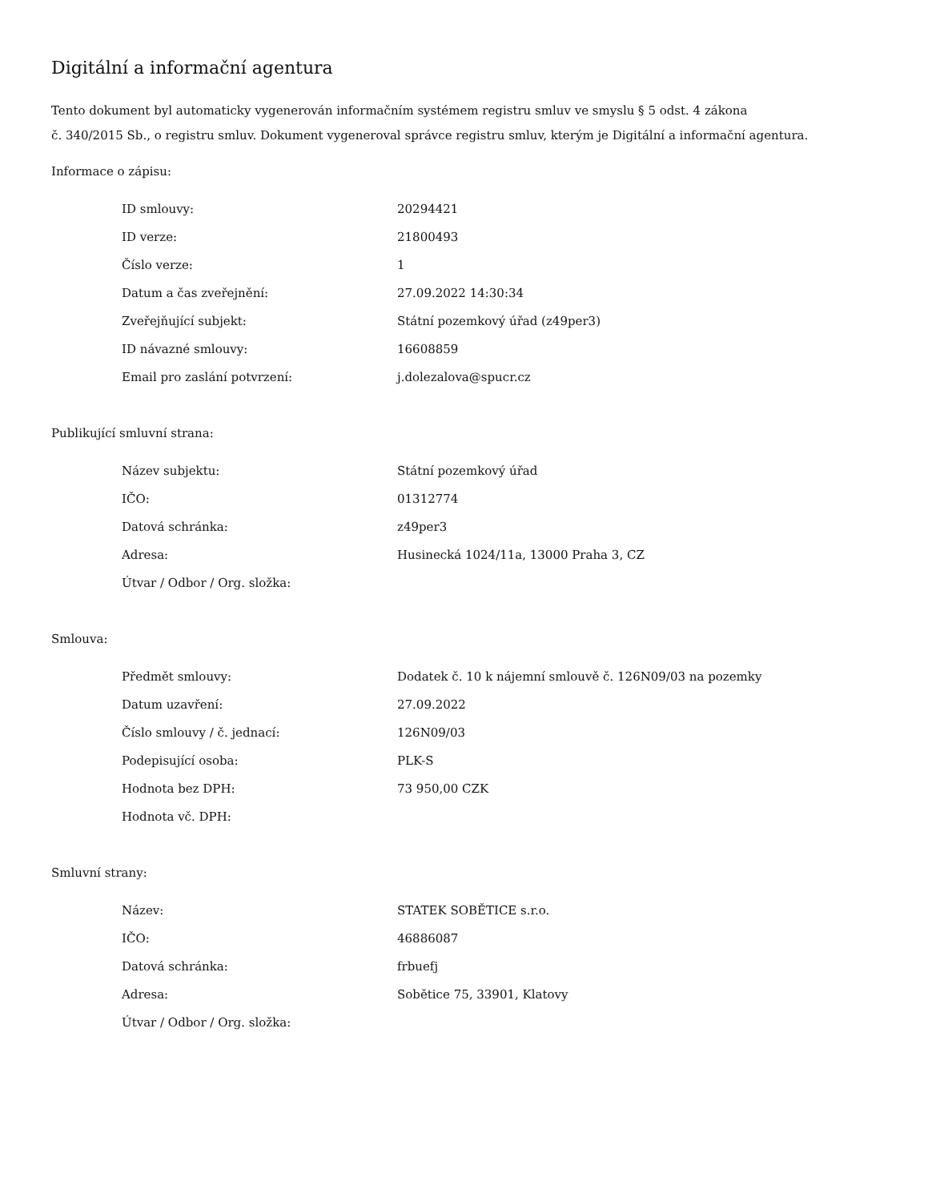Digitální a informační agentura
Tento dokument byl automaticky vygenerován informačním systémem registru smluv ve smyslu § 5 odst. 4 zákona
č. 340/2015 Sb., o registru smluv. Dokument vygeneroval správce registru smluv, kterým je Digitální a informační agentura.
Informace o zápisu:
| ID smlouvy: | 20294421 |
| ID verze: | 21800493 |
| Číslo verze: | 1 |
| Datum a čas zveřejnění: | 27.09.2022 14:30:34 |
| Zveřejňující subjekt: | Státní pozemkový úřad (z49per3) |
| ID návazné smlouvy: | 16608859 |
| Email pro zaslání potvrzení: | j.dolezalova@spucr.cz |
Publikující smluvní strana:
| Název subjektu: | Státní pozemkový úřad |
| IČO: | 01312774 |
| Datová schránka: | z49per3 |
| Adresa: | Husinecká 1024/11a, 13000 Praha 3, CZ |
| Útvar / Odbor / Org. složka: | |
Smlouva:
| Předmět smlouvy: | Dodatek č. 10 k nájemní smlouvě č. 126N09/03 na pozemky |
| Datum uzavření: | 27.09.2022 |
| Číslo smlouvy / č. jednací: | 126N09/03 |
| Podepisující osoba: | PLK-S |
| Hodnota bez DPH: | 73 950,00 CZK |
| Hodnota vč. DPH: | |
Smluvní strany:
| Název: | STATEK SOBĚTICE s.r.o. |
| IČO: | 46886087 |
| Datová schránka: | frbuefj |
| Adresa: | Sobětice 75, 33901, Klatovy |
| Útvar / Odbor / Org. složka: | |